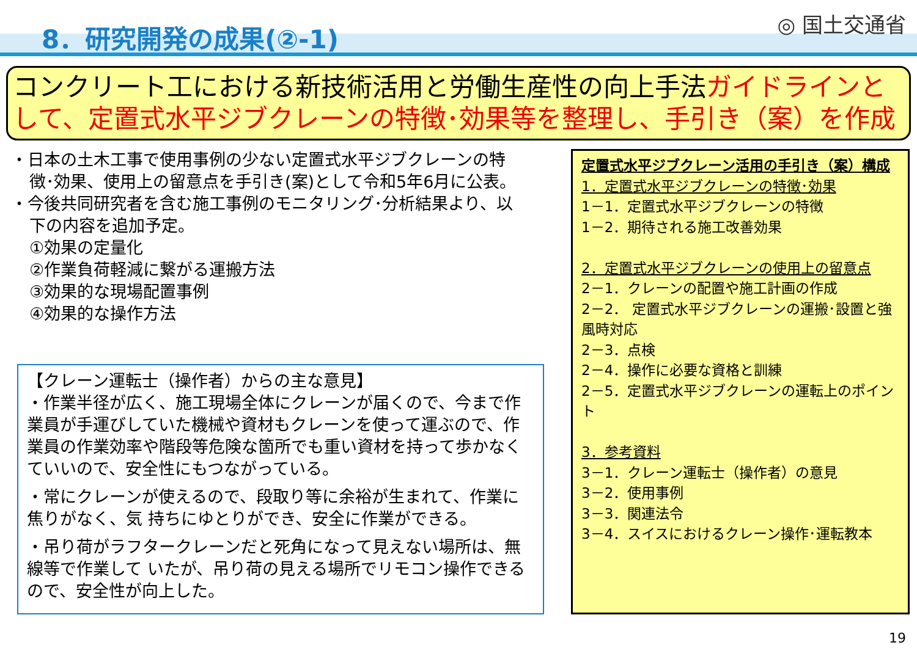8．研究開発の成果(②-1) ◎ 国土交通省
コンクリート工における新技術活用と労働生産性の向上手法ガイドラインとして、定置式水平ジブクレーンの特徴･効果等を整理し、手引き（案）を作成
・日本の土木工事で使用事例の少ない定置式水平ジブクレーンの特
徴･効果、使用上の留意点を手引き(案)として令和5年6月に公表。
・今後共同研究者を含む施工事例のモニタリング･分析結果より、以
下の内容を追加予定。
①効果の定量化
②作業負荷軽減に繋がる運搬方法
③効果的な現場配置事例
④効果的な操作方法
【クレーン運転士（操作者）からの主な意見】
・作業半径が広く、施工現場全体にクレーンが届くので、今まで作業員が手運びしていた機械や資材もクレーンを使って運ぶので、作業員の作業効率や階段等危険な箇所でも重い資材を持って歩かなくていいので、安全性にもつながっている。
・常にクレーンが使えるので、段取り等に余裕が生まれて、作業に焦りがなく、気 持ちにゆとりができ、安全に作業ができる。
・吊り荷がラフタークレーンだと死角になって見えない場所は、無線等で作業して いたが、吊り荷の見える場所でリモコン操作できるので、安全性が向上した。
定置式水平ジブクレーン活用の手引き（案）構成
1．定置式水平ジブクレーンの特徴･効果
1－1．定置式水平ジブクレーンの特徴
1－2．期待される施工改善効果
2．定置式水平ジブクレーンの使用上の留意点
2－1．クレーンの配置や施工計画の作成
2－2． 定置式水平ジブクレーンの運搬･設置と強風時対応
2－3．点検
2－4．操作に必要な資格と訓練
2－5．定置式水平ジブクレーンの運転上のポイント
3．参考資料
3－1．クレーン運転士（操作者）の意見
3－2．使用事例
3－3．関連法令
3－4．スイスにおけるクレーン操作･運転教本
19